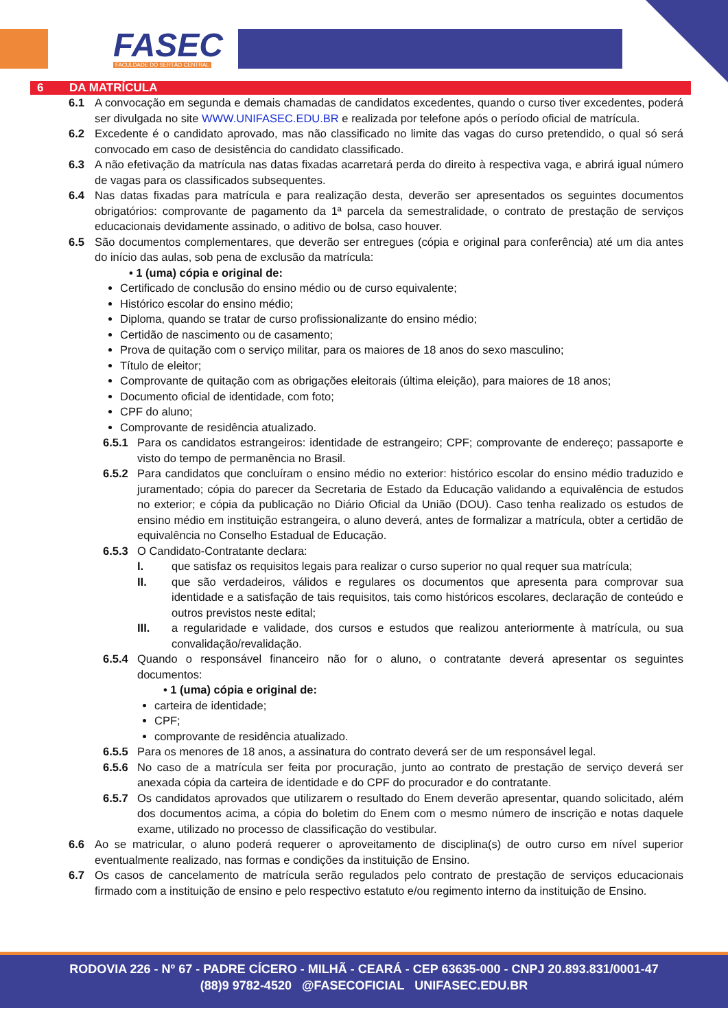FASEC FACULDADE DO SERTÃO CENTRAL
6 DA MATRÍCULA
6.1 A convocação em segunda e demais chamadas de candidatos excedentes, quando o curso tiver excedentes, poderá ser divulgada no site WWW.UNIFASEC.EDU.BR e realizada por telefone após o período oficial de matrícula.
6.2 Excedente é o candidato aprovado, mas não classificado no limite das vagas do curso pretendido, o qual só será convocado em caso de desistência do candidato classificado.
6.3 A não efetivação da matrícula nas datas fixadas acarretará perda do direito à respectiva vaga, e abrirá igual número de vagas para os classificados subsequentes.
6.4 Nas datas fixadas para matrícula e para realização desta, deverão ser apresentados os seguintes documentos obrigatórios: comprovante de pagamento da 1ª parcela da semestralidade, o contrato de prestação de serviços educacionais devidamente assinado, o aditivo de bolsa, caso houver.
6.5 São documentos complementares, que deverão ser entregues (cópia e original para conferência) até um dia antes do início das aulas, sob pena de exclusão da matrícula:
• 1 (uma) cópia e original de:
Certificado de conclusão do ensino médio ou de curso equivalente;
Histórico escolar do ensino médio;
Diploma, quando se tratar de curso profissionalizante do ensino médio;
Certidão de nascimento ou de casamento;
Prova de quitação com o serviço militar, para os maiores de 18 anos do sexo masculino;
Título de eleitor;
Comprovante de quitação com as obrigações eleitorais (última eleição), para maiores de 18 anos;
Documento oficial de identidade, com foto;
CPF do aluno;
Comprovante de residência atualizado.
6.5.1 Para os candidatos estrangeiros: identidade de estrangeiro; CPF; comprovante de endereço; passaporte e visto do tempo de permanência no Brasil.
6.5.2 Para candidatos que concluíram o ensino médio no exterior: histórico escolar do ensino médio traduzido e juramentado; cópia do parecer da Secretaria de Estado da Educação validando a equivalência de estudos no exterior; e cópia da publicação no Diário Oficial da União (DOU). Caso tenha realizado os estudos de ensino médio em instituição estrangeira, o aluno deverá, antes de formalizar a matrícula, obter a certidão de equivalência no Conselho Estadual de Educação.
6.5.3 O Candidato-Contratante declara:
I. que satisfaz os requisitos legais para realizar o curso superior no qual requer sua matrícula;
II. que são verdadeiros, válidos e regulares os documentos que apresenta para comprovar sua identidade e a satisfação de tais requisitos, tais como históricos escolares, declaração de conteúdo e outros previstos neste edital;
III. a regularidade e validade, dos cursos e estudos que realizou anteriormente à matrícula, ou sua convalidação/revalidação.
6.5.4 Quando o responsável financeiro não for o aluno, o contratante deverá apresentar os seguintes documentos:
• 1 (uma) cópia e original de:
carteira de identidade;
CPF;
comprovante de residência atualizado.
6.5.5 Para os menores de 18 anos, a assinatura do contrato deverá ser de um responsável legal.
6.5.6 No caso de a matrícula ser feita por procuração, junto ao contrato de prestação de serviço deverá ser anexada cópia da carteira de identidade e do CPF do procurador e do contratante.
6.5.7 Os candidatos aprovados que utilizarem o resultado do Enem deverão apresentar, quando solicitado, além dos documentos acima, a cópia do boletim do Enem com o mesmo número de inscrição e notas daquele exame, utilizado no processo de classificação do vestibular.
6.6 Ao se matricular, o aluno poderá requerer o aproveitamento de disciplina(s) de outro curso em nível superior eventualmente realizado, nas formas e condições da instituição de Ensino.
6.7 Os casos de cancelamento de matrícula serão regulados pelo contrato de prestação de serviços educacionais firmado com a instituição de ensino e pelo respectivo estatuto e/ou regimento interno da instituição de Ensino.
RODOVIA 226 - Nº 67 - PADRE CÍCERO - MILHÃ - CEARÁ - CEP 63635-000 - CNPJ 20.893.831/0001-47
(88)9 9782-4520 @FASECOFICIAL UNIFASEC.EDU.BR